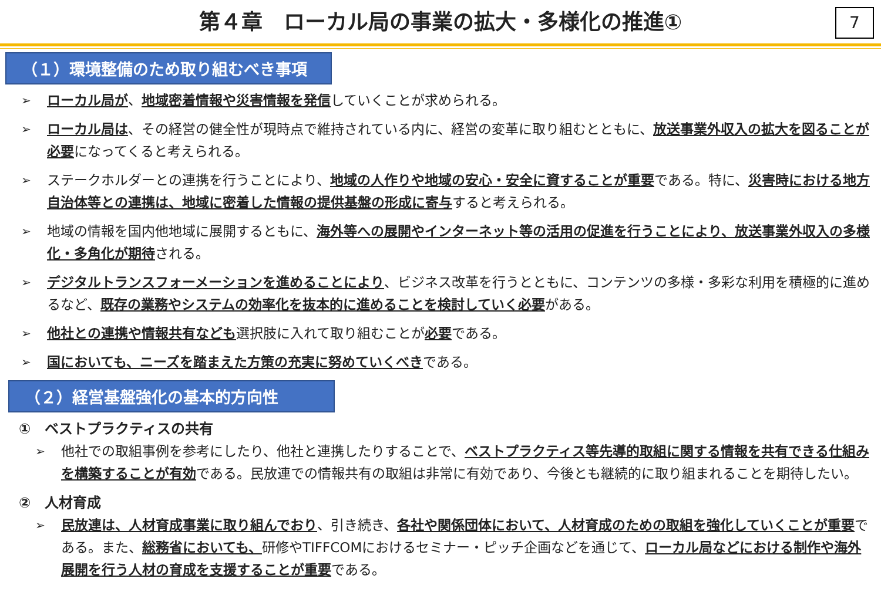第４章　ローカル局の事業の拡大・多様化の推進① 7
（１）環境整備のため取り組むべき事項
➢ ローカル局が、地域密着情報や災害情報を発信していくことが求められる。
➢ ローカル局は、その経営の健全性が現時点で維持されている内に、経営の変革に取り組むとともに、放送事業外収入の拡大を図ることが必要になってくると考えられる。
➢ ステークホルダーとの連携を行うことにより、地域の人作りや地域の安心・安全に資することが重要である。特に、災害時における地方自治体等との連携は、地域に密着した情報の提供基盤の形成に寄与すると考えられる。
➢ 地域の情報を国内他地域に展開するともに、海外等への展開やインターネット等の活用の促進を行うことにより、放送事業外収入の多様化・多角化が期待される。
➢ デジタルトランスフォーメーションを進めることにより、ビジネス改革を行うとともに、コンテンツの多様・多彩な利用を積極的に進めるなど、既存の業務やシステムの効率化を抜本的に進めることを検討していく必要がある。
➢ 他社との連携や情報共有なども選択肢に入れて取り組むことが必要である。
➢ 国においても、ニーズを踏まえた方策の充実に努めていくべきである。
（２）経営基盤強化の基本的方向性
①　ベストプラクティスの共有
➢ 他社での取組事例を参考にしたり、他社と連携したりすることで、ベストプラクティス等先導的取組に関する情報を共有できる仕組みを構築することが有効である。民放連での情報共有の取組は非常に有効であり、今後とも継続的に取り組まれることを期待したい。
②　人材育成
➢ 民放連は、人材育成事業に取り組んでおり、引き続き、各社や関係団体において、人材育成のための取組を強化していくことが重要である。また、総務省においても、研修やTIFFCOMにおけるセミナー・ピッチ企画などを通じて、ローカル局などにおける制作や海外展開を行う人材の育成を支援することが重要である。